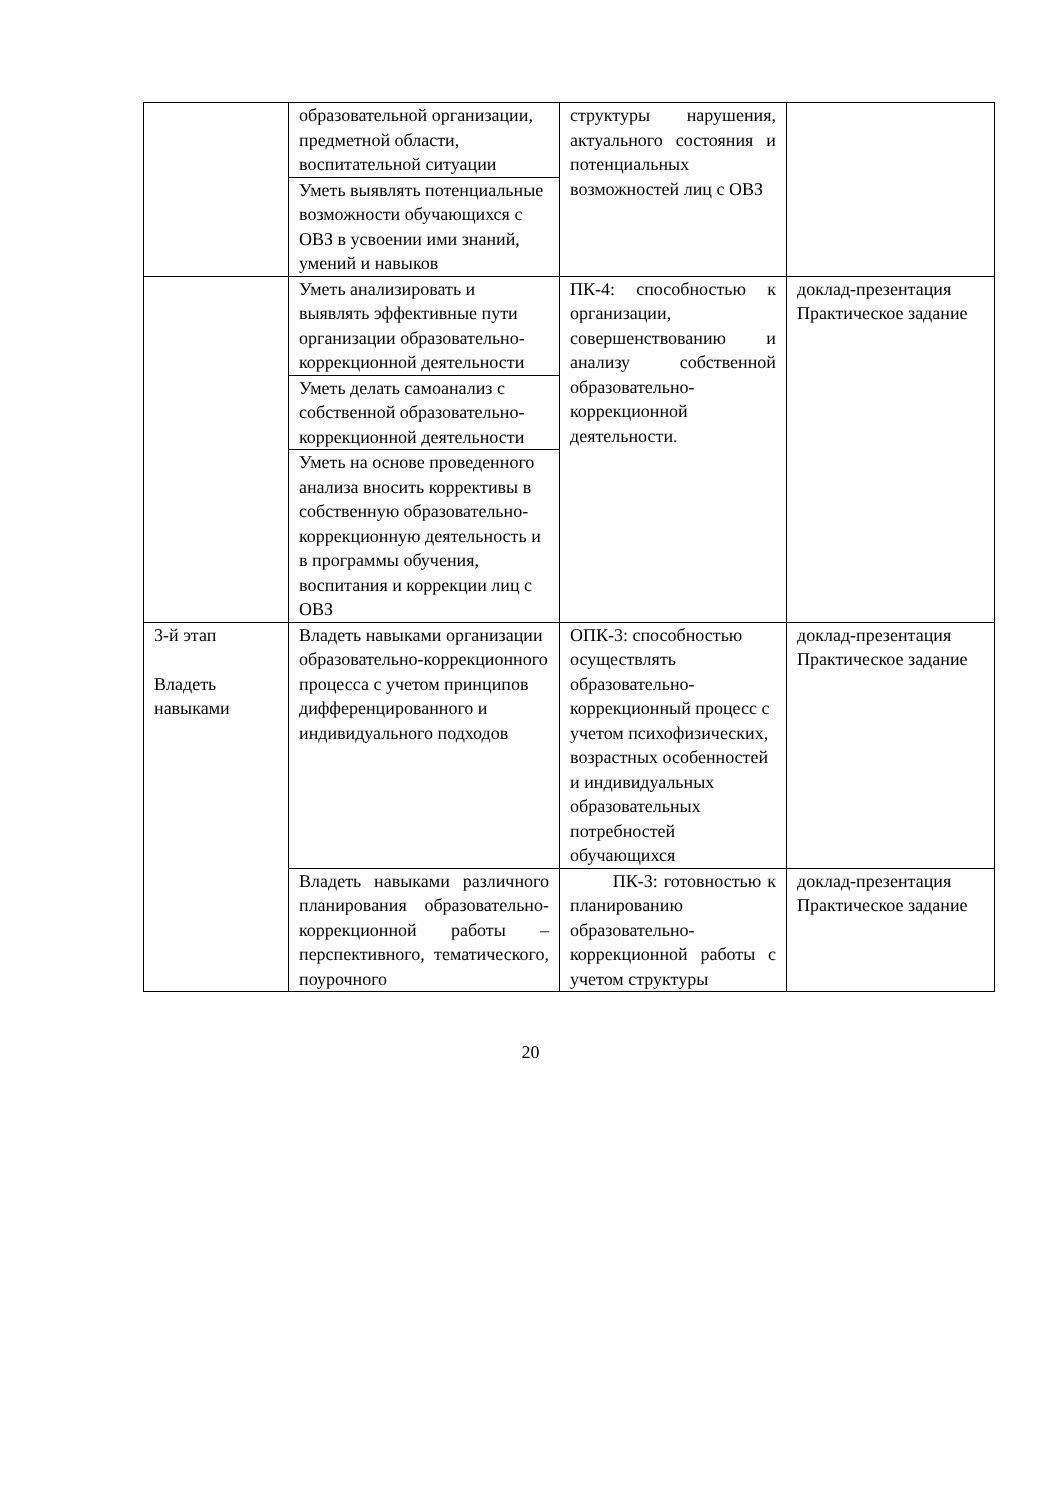| | образовательной организации, предметной области, воспитательной ситуации | структуры нарушения, актуального состояния и потенциальных возможностей лиц с ОВЗ | |
| | Уметь выявлять потенциальные возможности обучающихся с ОВЗ в усвоении ими знаний, умений и навыков | | |
| | Уметь анализировать и выявлять эффективные пути организации образовательно-коррекционной деятельности | ПК-4: способностью к организации, совершенствованию и анализу собственной образовательно-коррекционной деятельности. | доклад-презентация Практическое задание |
| | Уметь делать самоанализ с собственной образовательно-коррекционной деятельности | | |
| | Уметь на основе проведенного анализа вносить коррективы в собственную образовательно-коррекционную деятельность и в программы обучения, воспитания и коррекции лиц с ОВЗ | | |
| 3-й этап Владеть навыками | Владеть навыками организации образовательно-коррекционного процесса с учетом принципов дифференцированного и индивидуального подходов | ОПК-3: способностью осуществлять образовательно-коррекционный процесс с учетом психофизических, возрастных особенностей и индивидуальных образовательных потребностей обучающихся | доклад-презентация Практическое задание |
| | Владеть навыками различного планирования образовательно-коррекционной работы – перспективного, тематического, поурочного | ПК-3: готовностью к планированию образовательно-коррекционной работы с учетом структуры | доклад-презентация Практическое задание |
20